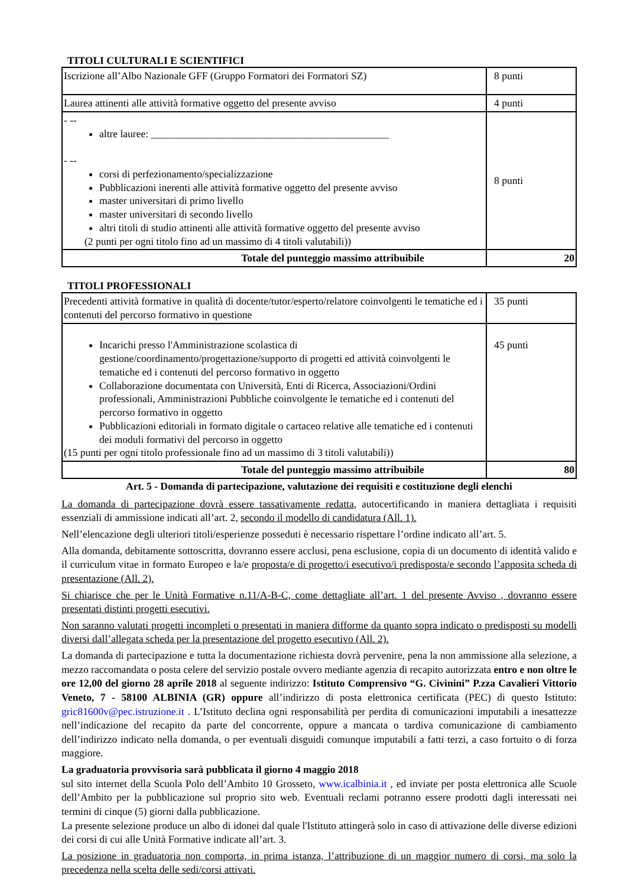TITOLI CULTURALI E SCIENTIFICI
| Iscrizione all’Albo Nazionale GFF (Gruppo Formatori dei Formatori SZ) | 8 punti |
| Laurea attinenti alle attività formative oggetto del presente avviso | 4 punti |
| - -- altre lauree: ______________________________________________ - -- corsi di perfezionamento/specializzazione Pubblicazioni inerenti alle attività formative oggetto del presente avviso master universitari di primo livello master universitari di secondo livello altri titoli di studio attinenti alle attività formative oggetto del presente avviso (2 punti per ogni titolo fino ad un massimo di 4 titoli valutabili)) | 8 punti |
| Totale del punteggio massimo attribuibile | 20 |
TITOLI PROFESSIONALI
| Precedenti attività formative in qualità di docente/tutor/esperto/relatore coinvolgenti le tematiche ed i contenuti del percorso formativo in questione | 35 punti |
| Incarichi presso l'Amministrazione scolastica di gestione/coordinamento/progettazione/supporto di progetti ed attività coinvolgenti le tematiche ed i contenuti del percorso formativo in oggetto Collaborazione documentata con Università, Enti di Ricerca, Associazioni/Ordini professionali, Amministrazioni Pubbliche coinvolgente le tematiche ed i contenuti del percorso formativo in oggetto Pubblicazioni editoriali in formato digitale o cartaceo relative alle tematiche ed i contenuti dei moduli formativi del percorso in oggetto (15 punti per ogni titolo professionale fino ad un massimo di 3 titoli valutabili)) | 45 punti |
| Totale del punteggio massimo attribuibile | 80 |
Art. 5 - Domanda di partecipazione, valutazione dei requisiti e costituzione degli elenchi
La domanda di partecipazione dovrà essere tassativamente redatta, autocertificando in maniera dettagliata i requisiti essenziali di ammissione indicati all’art. 2, secondo il modello di candidatura (All. 1).
Nell’elencazione degli ulteriori titoli/esperienze posseduti è necessario rispettare l’ordine indicato all’art. 5.
Alla domanda, debitamente sottoscritta, dovranno essere acclusi, pena esclusione, copia di un documento di identità valido e il curriculum vitae in formato Europeo e la/e proposta/e di progetto/i esecutivo/i predisposta/e secondo l’apposita scheda di presentazione (All. 2).
Si chiarisce che per le Unità Formative n.11/A-B-C, come dettagliate all’art. 1 del presente Avviso , dovranno essere presentati distinti progetti esecutivi.
Non saranno valutati progetti incompleti o presentati in maniera difforme da quanto sopra indicato o predisposti su modelli diversi dall’allegata scheda per la presentazione del progetto esecutivo (All. 2).
La domanda di partecipazione e tutta la documentazione richiesta dovrà pervenire, pena la non ammissione alla selezione, a mezzo raccomandata o posta celere del servizio postale ovvero mediante agenzia di recapito autorizzata entro e non oltre le ore 12,00 del giorno 28 aprile 2018 al seguente indirizzo: Istituto Comprensivo “G. Civinini” P.zza Cavalieri Vittorio Veneto, 7 - 58100 ALBINIA (GR) oppure all’indirizzo di posta elettronica certificata (PEC) di questo Istituto: gric81600v@pec.istruzione.it . L’Istituto declina ogni responsabilità per perdita di comunicazioni imputabili a inesattezze nell’indicazione del recapito da parte del concorrente, oppure a mancata o tardiva comunicazione di cambiamento dell’indirizzo indicato nella domanda, o per eventuali disguidi comunque imputabili a fatti terzi, a caso fortuito o di forza maggiore.
La graduatoria provvisoria sarà pubblicata il giorno 4 maggio 2018
sul sito internet della Scuola Polo dell’Ambito 10 Grosseto, www.icalbinia.it , ed inviate per posta elettronica alle Scuole dell’Ambito per la pubblicazione sul proprio sito web. Eventuali reclami potranno essere prodotti dagli interessati nei termini di cinque (5) giorni dalla pubblicazione.
La presente selezione produce un albo di idonei dal quale l'Istituto attingerà solo in caso di attivazione delle diverse edizioni dei corsi di cui alle Unità Formative indicate all’art. 3.
La posizione in graduatoria non comporta, in prima istanza, l’attribuzione di un maggior numero di corsi, ma solo la precedenza nella scelta delle sedi/corsi attivati.